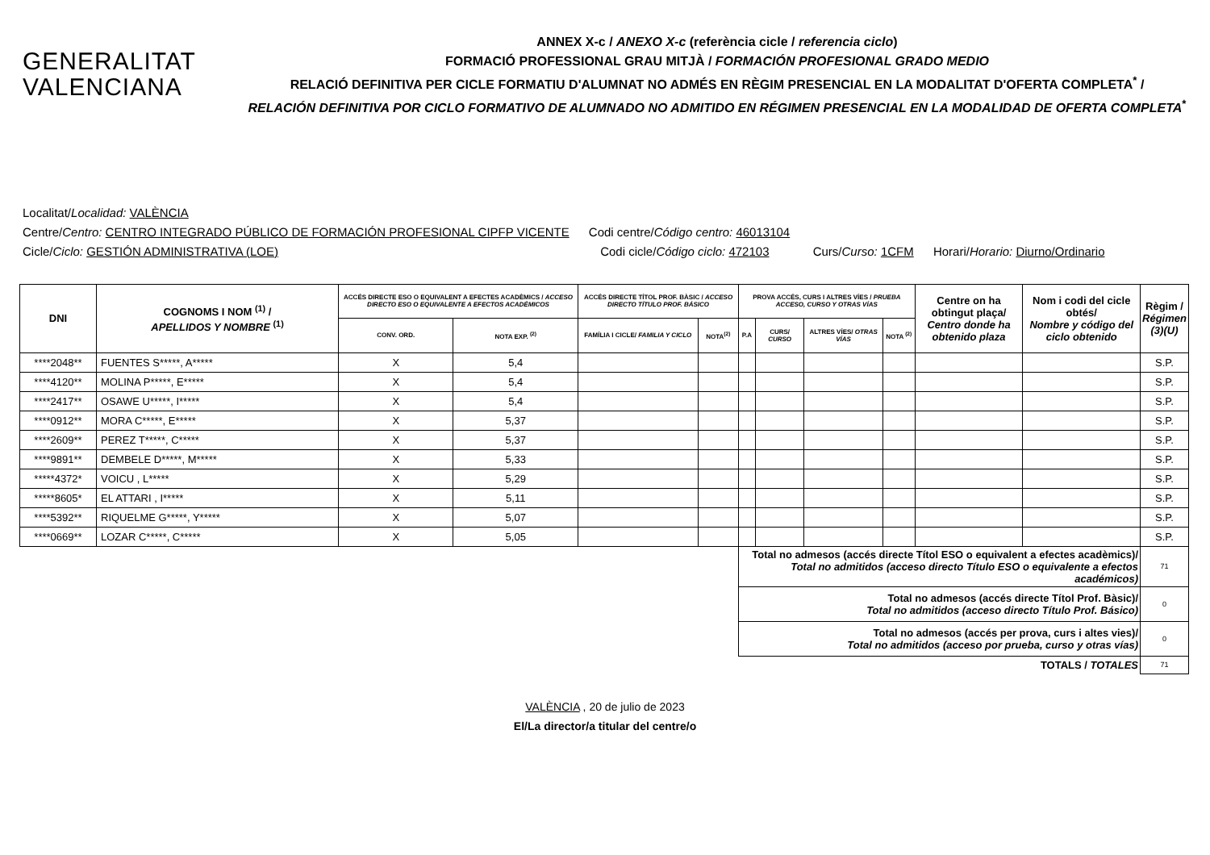GENERALITAT
VALENCIANA
ANNEX X-c / ANEXO X-c (referència cicle / referencia ciclo)
FORMACIÓ PROFESSIONAL GRAU MITJÀ / FORMACIÓN PROFESIONAL GRADO MEDIO
RELACIÓ DEFINITIVA PER CICLE FORMATIU D'ALUMNAT NO ADMÉS EN RÈGIM PRESENCIAL EN LA MODALITAT D'OFERTA COMPLETA<sup>*</sup> /
RELACIÓN DEFINITIVA POR CICLO FORMATIVO DE ALUMNADO NO ADMITIDO EN RÉGIMEN PRESENCIAL EN LA MODALIDAD DE OFERTA COMPLETA<sup>*</sup>
Localitat/Localidad: VALÈNCIA
Centre/Centro: CENTRO INTEGRADO PÚBLICO DE FORMACIÓN PROFESIONAL CIPFP VICENTE Codi centre/Código centro: 46013104
Cicle/Ciclo: GESTIÓN ADMINISTRATIVA (LOE) Codi cicle/Código ciclo: 472103 Curs/Curso: 1CFM Horari/Horario: Diurno/Ordinario
| DNI | COGNOMS I NOM <sup>(1)</sup> / APELLIDOS Y NOMBRE <sup>(1)</sup> | ACCÉS DIRECTE ESO O EQUIVALENT A EFECTES ACADÈMICS / ACCESO DIRECTO ESO O EQUIVALENTE A EFECTOS ACADÉMICOS | | ACCÉS DIRECTE TÍTOL PROF. BÀSIC / ACCESO DIRECTO TÍTULO PROF. BÁSICO | | PROVA ACCÉS, CURS I ALTRES VÍES / PRUEBA ACCESO, CURSO Y OTRAS VÍAS | | | | Centre on ha obtingut plaça/ Centro donde ha obtenido plaza | Nom i codi del cicle obtés/ Nombre y código del ciclo obtenido | Règim / Régimen (3)(U) |
| --- | --- | --- | --- | --- | --- | --- | --- | --- | --- | --- | --- | --- |
| | | CONV. ORD. | NOTA EXP. <sup>(2)</sup> | FAMÍLIA I CICLE/ FAMILIA Y CICLO | NOTA<sup>(2)</sup> | P.A | CURS/ CURSO | ALTRES VÍES/ OTRAS VÍAS | NOTA <sup>(2)</sup> | | | |
| ****2048** | FUENTES S*****, A***** | X | 5,4 | | | | | | | | | S.P. |
| ****4120** | MOLINA P*****, E***** | X | 5,4 | | | | | | | | | S.P. |
| ****2417** | OSAWE U*****, I***** | X | 5,4 | | | | | | | | | S.P. |
| ****0912** | MORA C*****, E***** | X | 5,37 | | | | | | | | | S.P. |
| ****2609** | PEREZ T*****, C***** | X | 5,37 | | | | | | | | | S.P. |
| ****9891** | DEMBELE D*****, M***** | X | 5,33 | | | | | | | | | S.P. |
| *****4372* | VOICU , L***** | X | 5,29 | | | | | | | | | S.P. |
| *****8605* | EL ATTARI , I***** | X | 5,11 | | | | | | | | | S.P. |
| ****5392** | RIQUELME G*****, Y***** | X | 5,07 | | | | | | | | | S.P. |
| ****0669** | LOZAR C*****, C***** | X | 5,05 | | | | | | | | | S.P. |
| | | | | | | Total no admesos (accés directe Títol ESO o equivalent a efectes acadèmics)/ Total no admitidos (acceso directo Título ESO o equivalente a efectos académicos) | | | | | | 71 |
| | | | | | | Total no admesos (accés directe Títol Prof. Bàsic)/ Total no admitidos (acceso directo Título Prof. Básico) | | | | | | 0 |
| | | | | | | Total no admesos (accés per prova, curs i altes vies)/ Total no admitidos (acceso por prueba, curso y otras vías) | | | | | | 0 |
| | | | | | | TOTALS / TOTALES | | | | | | 71 |
VALÈNCIA , 20 de julio de 2023
El/La director/a titular del centre/o